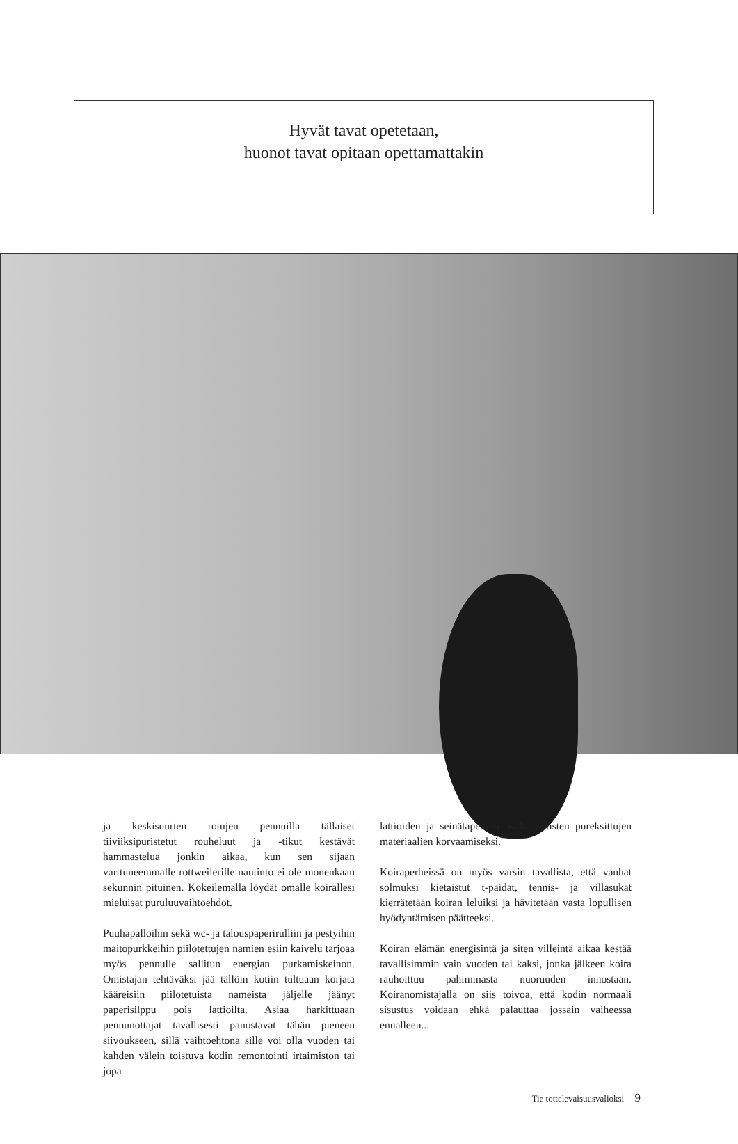Hyvät tavat opetetaan,
huonot tavat opitaan opettamattakin
ja keskisuurten rotujen pennuilla tällaiset tiiviiksipuristetut rouheluut ja -tikut kestävät hammastelua jonkin aikaa, kun sen sijaan varttuneemmalle rottweilerille nautinto ei ole monenkaan sekunnin pituinen. Kokeilemalla löydät omalle koirallesi mieluisat puruluuvaihtoehdot.
Puuhapalloihin sekä wc- ja talouspaperirulliin ja pestyihin maitopurkkeihin piilotettujen namien esiin kaivelu tarjoaa myös pennulle sallitun energian purkamiskeinon. Omistajan tehtäväksi jää tällöin kotiin tultuaan korjata kääreisiin piilotetuista nameista jäljelle jäänyt paperisilppu pois lattioilta. Asiaa harkittuaan pennunottajat tavallisesti panostavat tähän pieneen siivoukseen, sillä vaihtoehtona sille voi olla vuoden tai kahden välein toistuva kodin remontointi irtaimiston tai jopa
lattioiden ja seinätapettien osalta entisten pureksittujen materiaalien korvaamiseksi.
Koiraperheissä on myös varsin tavallista, että vanhat solmuksi kietaistut t-paidat, tennis- ja villasukat kierrätetään koiran leluiksi ja hävitetään vasta lopullisen hyödyntämisen päätteeksi.
Koiran elämän energisintä ja siten villeintä aikaa kestää tavallisimmin vain vuoden tai kaksi, jonka jälkeen koira rauhoittuu pahimmasta nuoruuden innostaan. Koiranomistajalla on siis toivoa, että kodin normaali sisustus voidaan ehkä palauttaa jossain vaiheessa ennalleen...
Tie tottelevaisuusvalioksi 9